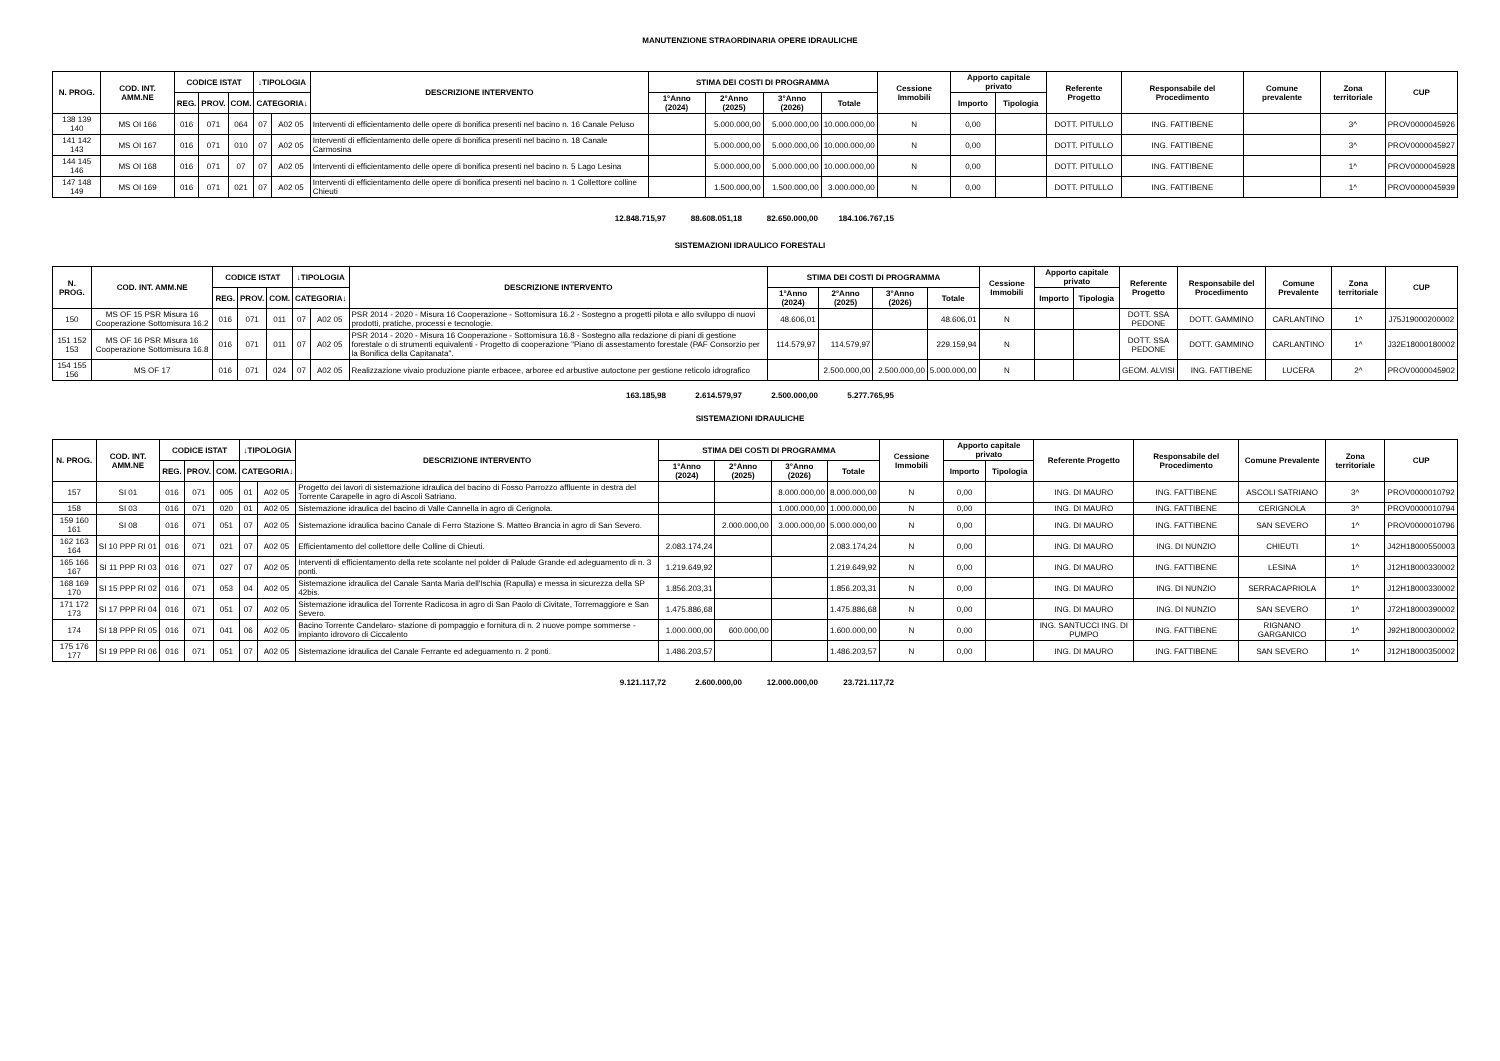MANUTENZIONE STRAORDINARIA OPERE IDRAULICHE
| N. PROG. | COD. INT. AMM.NE | CODICE ISTAT | | | ↓TIPOLOGIA | | DESCRIZIONE INTERVENTO | STIMA DEI COSTI DI PROGRAMMA | | | | Cessione Immobili | Apporto capitale privato | | Referente Progetto | Responsabile del Procedimento | Comune prevalente | Zona territoriale | CUP |
| --- | --- | --- | --- | --- | --- | --- | --- | --- | --- | --- | --- | --- | --- | --- | --- | --- | --- | --- | --- |
| | | REG. | PROV. | COM. | CATEGORIA↓ | | | 1°Anno (2024) | 2°Anno (2025) | 3°Anno (2026) | Totale | | Importo | Tipologia | | | | | |
| 138 139 140 | MS OI 166 | 016 | 071 | 064 | 07 | A02 05 | Interventi di efficientamento delle opere di bonifica presenti nel bacino n. 16 Canale Peluso | | 5.000.000,00 | 5.000.000,00 | 10.000.000,00 | N | 0,00 | | DOTT. PITULLO | ING. FATTIBENE | | 3^ | PROV0000045926 |
| 141 142 143 | MS OI 167 | 016 | 071 | 010 | 07 | A02 05 | Interventi di efficientamento delle opere di bonifica presenti nel bacino n. 18 Canale Carmosina | | 5.000.000,00 | 5.000.000,00 | 10.000.000,00 | N | 0,00 | | DOTT. PITULLO | ING. FATTIBENE | | 3^ | PROV0000045927 |
| 144 145 146 | MS OI 168 | 016 | 071 | 07 | 07 | A02 05 | Interventi di efficientamento delle opere di bonifica presenti nel bacino n. 5 Lago Lesina | | 5.000.000,00 | 5.000.000,00 | 10.000.000,00 | N | 0,00 | | DOTT. PITULLO | ING. FATTIBENE | | 1^ | PROV0000045928 |
| 147 148 149 | MS OI 169 | 016 | 071 | 021 | 07 | A02 05 | Interventi di efficientamento delle opere di bonifica presenti nel bacino n. 1 Collettore colline Chieuti | | 1.500.000,00 | 1.500.000,00 | 3.000.000,00 | N | 0,00 | | DOTT. PITULLO | ING. FATTIBENE | | 1^ | PROV0000045939 |
12.848.715,97 88.608.051,18 82.650.000,00 184.106.767,15
SISTEMAZIONI IDRAULICO FORESTALI
| N. PROG. | COD. INT. AMM.NE | CODICE ISTAT | | | ↓TIPOLOGIA | | DESCRIZIONE INTERVENTO | STIMA DEI COSTI DI PROGRAMMA | | | | Cessione Immobili | Apporto capitale privato | | Referente Progetto | Responsabile del Procedimento | Comune Prevalente | Zona territoriale | CUP |
| --- | --- | --- | --- | --- | --- | --- | --- | --- | --- | --- | --- | --- | --- | --- | --- | --- | --- | --- | --- |
| | | REG. | PROV. | COM. | CATEGORIA↓ | | | 1°Anno (2024) | 2°Anno (2025) | 3°Anno (2026) | Totale | | Importo | Tipologia | | | | | |
| 150 | MS OF 15 PSR Misura 16 Cooperazione Sottomisura 16.2 | 016 | 071 | 011 | 07 | A02 05 | PSR 2014 - 2020 - Misura 16 Cooperazione - Sottomisura 16.2 - Sostegno a progetti pilota e allo sviluppo di nuovi prodotti, pratiche, processi e tecnologie. | 48.606,01 | | | 48.606,01 | N | | | DOTT. SSA PEDONE | DOTT. GAMMINO | CARLANTINO | 1^ | J75J19000200002 |
| 151 152 153 | MS OF 16 PSR Misura 16 Cooperazione Sottomisura 16.8 | 016 | 071 | 011 | 07 | A02 05 | PSR 2014 - 2020 - Misura 16 Cooperazione - Sottomisura 16.8 - Sostegno alla redazione di piani di gestione forestale o di strumenti equivalenti - Progetto di cooperazione "Piano di assestamento forestale (PAF Consorzio per la Bonifica della Capitanata". | 114.579,97 | 114.579,97 | | 229.159,94 | N | | | DOTT. SSA PEDONE | DOTT. GAMMINO | CARLANTINO | 1^ | J32E18000180002 |
| 154 155 156 | MS OF 17 | 016 | 071 | 024 | 07 | A02 05 | Realizzazione vivaio produzione piante erbacee, arboree ed arbustive autoctone per gestione reticolo idrografico | | 2.500.000,00 | 2.500.000,00 | 5.000.000,00 | N | | | GEOM. ALVISI | ING. FATTIBENE | LUCERA | 2^ | PROV0000045902 |
163.185,98 2.614.579,97 2.500.000,00 5.277.765,95
SISTEMAZIONI IDRAULICHE
| N. PROG. | COD. INT. AMM.NE | CODICE ISTAT | | | ↓TIPOLOGIA | | DESCRIZIONE INTERVENTO | STIMA DEI COSTI DI PROGRAMMA | | | | Cessione Immobili | Apporto capitale privato | | Referente Progetto | Responsabile del Procedimento | Comune Prevalente | Zona territoriale | CUP |
| --- | --- | --- | --- | --- | --- | --- | --- | --- | --- | --- | --- | --- | --- | --- | --- | --- | --- | --- | --- |
| | | REG. | PROV. | COM. | CATEGORIA↓ | | | 1°Anno (2024) | 2°Anno (2025) | 3°Anno (2026) | Totale | | Importo | Tipologia | | | | | |
| 157 | SI 01 | 016 | 071 | 005 | 01 | A02 05 | Progetto dei lavori di sistemazione idraulica del bacino di Fosso Parrozzo affluente in destra del Torrente Carapelle in agro di Ascoli Satriano. | | | 8.000.000,00 | 8.000.000,00 | N | 0,00 | | ING. DI MAURO | ING. FATTIBENE | ASCOLI SATRIANO | 3^ | PROV0000010792 |
| 158 | SI 03 | 016 | 071 | 020 | 01 | A02 05 | Sistemazione idraulica del bacino di Valle Cannella in agro di Cerignola. | | | 1.000.000,00 | 1.000.000,00 | N | 0,00 | | ING. DI MAURO | ING. FATTIBENE | CERIGNOLA | 3^ | PROV0000010794 |
| 159 160 161 | SI 08 | 016 | 071 | 051 | 07 | A02 05 | Sistemazione idraulica bacino Canale di Ferro Stazione S. Matteo Brancia in agro di San Severo. | | 2.000.000,00 | 3.000.000,00 | 5.000.000,00 | N | 0,00 | | ING. DI MAURO | ING. FATTIBENE | SAN SEVERO | 1^ | PROV0000010796 |
| 162 163 164 | SI 10 PPP RI 01 | 016 | 071 | 021 | 07 | A02 05 | Efficientamento del collettore delle Colline di Chieuti. | 2.083.174,24 | | | 2.083.174,24 | N | 0,00 | | ING. DI MAURO | ING. DI NUNZIO | CHIEUTI | 1^ | J42H18000550003 |
| 165 166 167 | SI 11 PPP RI 03 | 016 | 071 | 027 | 07 | A02 05 | Interventi di efficientamento della rete scolante nel polder di Palude Grande ed adeguamento di n. 3 ponti. | 1.219.649,92 | | | 1.219.649,92 | N | 0,00 | | ING. DI MAURO | ING. FATTIBENE | LESINA | 1^ | J12H18000330002 |
| 168 169 170 | SI 15 PPP RI 02 | 016 | 071 | 053 | 04 | A02 05 | Sistemazione idraulica del Canale Santa Maria dell'Ischia (Rapulla) e messa in sicurezza della SP 42bis. | 1.856.203,31 | | | 1.856.203,31 | N | 0,00 | | ING. DI MAURO | ING. DI NUNZIO | SERRACAPRIOLA | 1^ | J12H18000330002 |
| 171 172 173 | SI 17 PPP RI 04 | 016 | 071 | 051 | 07 | A02 05 | Sistemazione idraulica del Torrente Radicosa in agro di San Paolo di Civitate, Torremaggiore e San Severo. | 1.475.886,68 | | | 1.475.886,68 | N | 0,00 | | ING. DI MAURO | ING. DI NUNZIO | SAN SEVERO | 1^ | J72H18000390002 |
| 174 | SI 18 PPP RI 05 | 016 | 071 | 041 | 06 | A02 05 | Bacino Torrente Candelaro- stazione di pompaggio e fornitura di n. 2 nuove pompe sommerse - impianto idrovoro di Ciccalento | 1.000.000,00 | 600.000,00 | | 1.600.000,00 | N | 0,00 | | ING. SANTUCCI ING. DI PUMPO | ING. FATTIBENE | RIGNANO GARGANICO | 1^ | J92H18000300002 |
| 175 176 177 | SI 19 PPP RI 06 | 016 | 071 | 051 | 07 | A02 05 | Sistemazione idraulica del Canale Ferrante ed adeguamento n. 2 ponti. | 1.486.203,57 | | | 1.486.203,57 | N | 0,00 | | ING. DI MAURO | ING. FATTIBENE | SAN SEVERO | 1^ | J12H18000350002 |
9.121.117,72 2.600.000,00 12.000.000,00 23.721.117,72